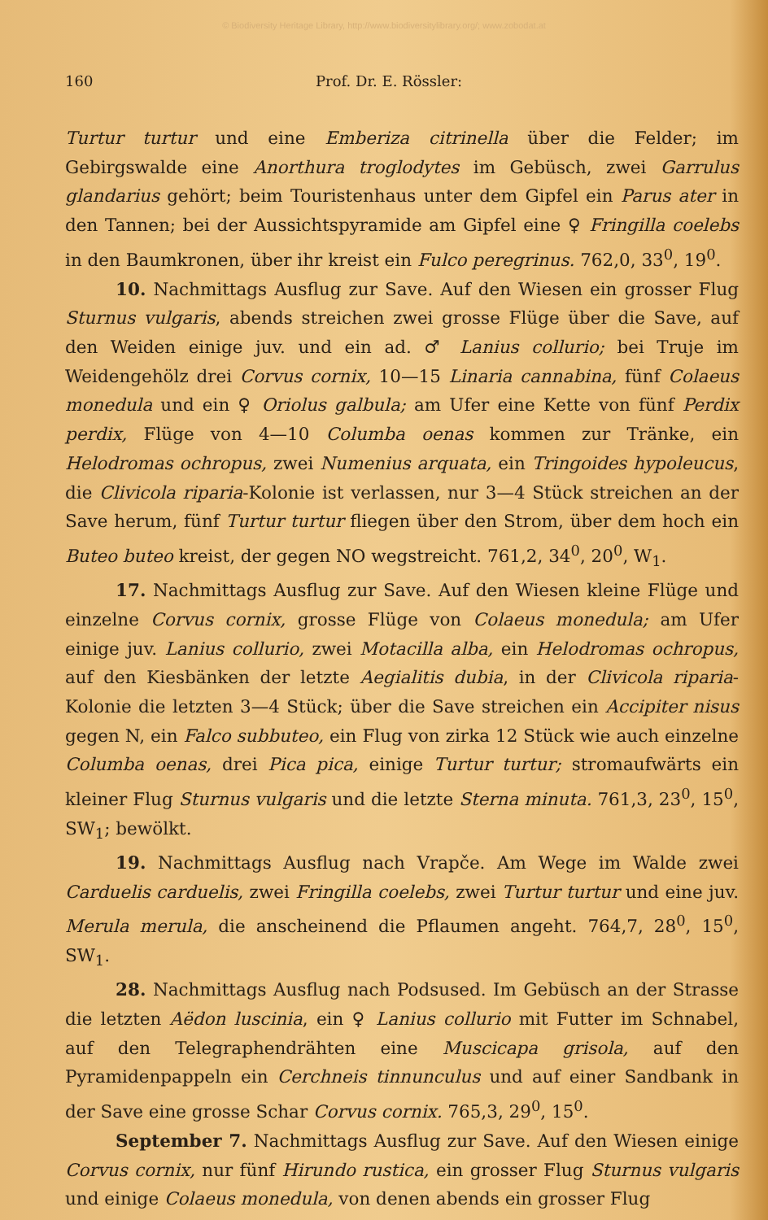© Biodiversity Heritage Library, http://www.biodiversitylibrary.org/; www.zobodat.at
160 Prof. Dr. E. Rössler:
Turtur turtur und eine Emberiza citrinella über die Felder; im Gebirgswalde eine Anorthura troglodytes im Gebüsch, zwei Garrulus glandarius gehört; beim Touristenhaus unter dem Gipfel ein Parus ater in den Tannen; bei der Aussichtspyramide am Gipfel eine ♀ Fringilla coelebs in den Baumkronen, über ihr kreist ein Fulco peregrinus. 762,0, 33<sup>0</sup>, 19<sup>0</sup>.
10. Nachmittags Ausflug zur Save. Auf den Wiesen ein grosser Flug Sturnus vulgaris, abends streichen zwei grosse Flüge über die Save, auf den Weiden einige juv. und ein ad. ♂ Lanius collurio; bei Truje im Weidengehölz drei Corvus cornix, 10—15 Linaria cannabina, fünf Colaeus monedula und ein ♀ Oriolus galbula; am Ufer eine Kette von fünf Perdix perdix, Flüge von 4—10 Columba oenas kommen zur Tränke, ein Helodromas ochropus, zwei Numenius arquata, ein Tringoides hypoleucus, die Clivicola riparia-Kolonie ist verlassen, nur 3—4 Stück streichen an der Save herum, fünf Turtur turtur fliegen über den Strom, über dem hoch ein Buteo buteo kreist, der gegen NO wegstreicht. 761,2, 34<sup>0</sup>, 20<sup>0</sup>, W<sub>1</sub>.
17. Nachmittags Ausflug zur Save. Auf den Wiesen kleine Flüge und einzelne Corvus cornix, grosse Flüge von Colaeus monedula; am Ufer einige juv. Lanius collurio, zwei Motacilla alba, ein Helodromas ochropus, auf den Kiesbänken der letzte Aegialitis dubia, in der Clivicola riparia-Kolonie die letzten 3—4 Stück; über die Save streichen ein Accipiter nisus gegen N, ein Falco subbuteo, ein Flug von zirka 12 Stück wie auch einzelne Columba oenas, drei Pica pica, einige Turtur turtur; stromaufwärts ein kleiner Flug Sturnus vulgaris und die letzte Sterna minuta. 761,3, 23<sup>0</sup>, 15<sup>0</sup>, SW<sub>1</sub>; bewölkt.
19. Nachmittags Ausflug nach Vrapče. Am Wege im Walde zwei Carduelis carduelis, zwei Fringilla coelebs, zwei Turtur turtur und eine juv. Merula merula, die anscheinend die Pflaumen angeht. 764,7, 28<sup>0</sup>, 15<sup>0</sup>, SW<sub>1</sub>.
28. Nachmittags Ausflug nach Podsused. Im Gebüsch an der Strasse die letzten Aëdon luscinia, ein ♀ Lanius collurio mit Futter im Schnabel, auf den Telegraphendrähten eine Muscicapa grisola, auf den Pyramidenpappeln ein Cerchneis tinnunculus und auf einer Sandbank in der Save eine grosse Schar Corvus cornix. 765,3, 29<sup>0</sup>, 15<sup>0</sup>.
September 7. Nachmittags Ausflug zur Save. Auf den Wiesen einige Corvus cornix, nur fünf Hirundo rustica, ein grosser Flug Sturnus vulgaris und einige Colaeus monedula, von denen abends ein grosser Flug